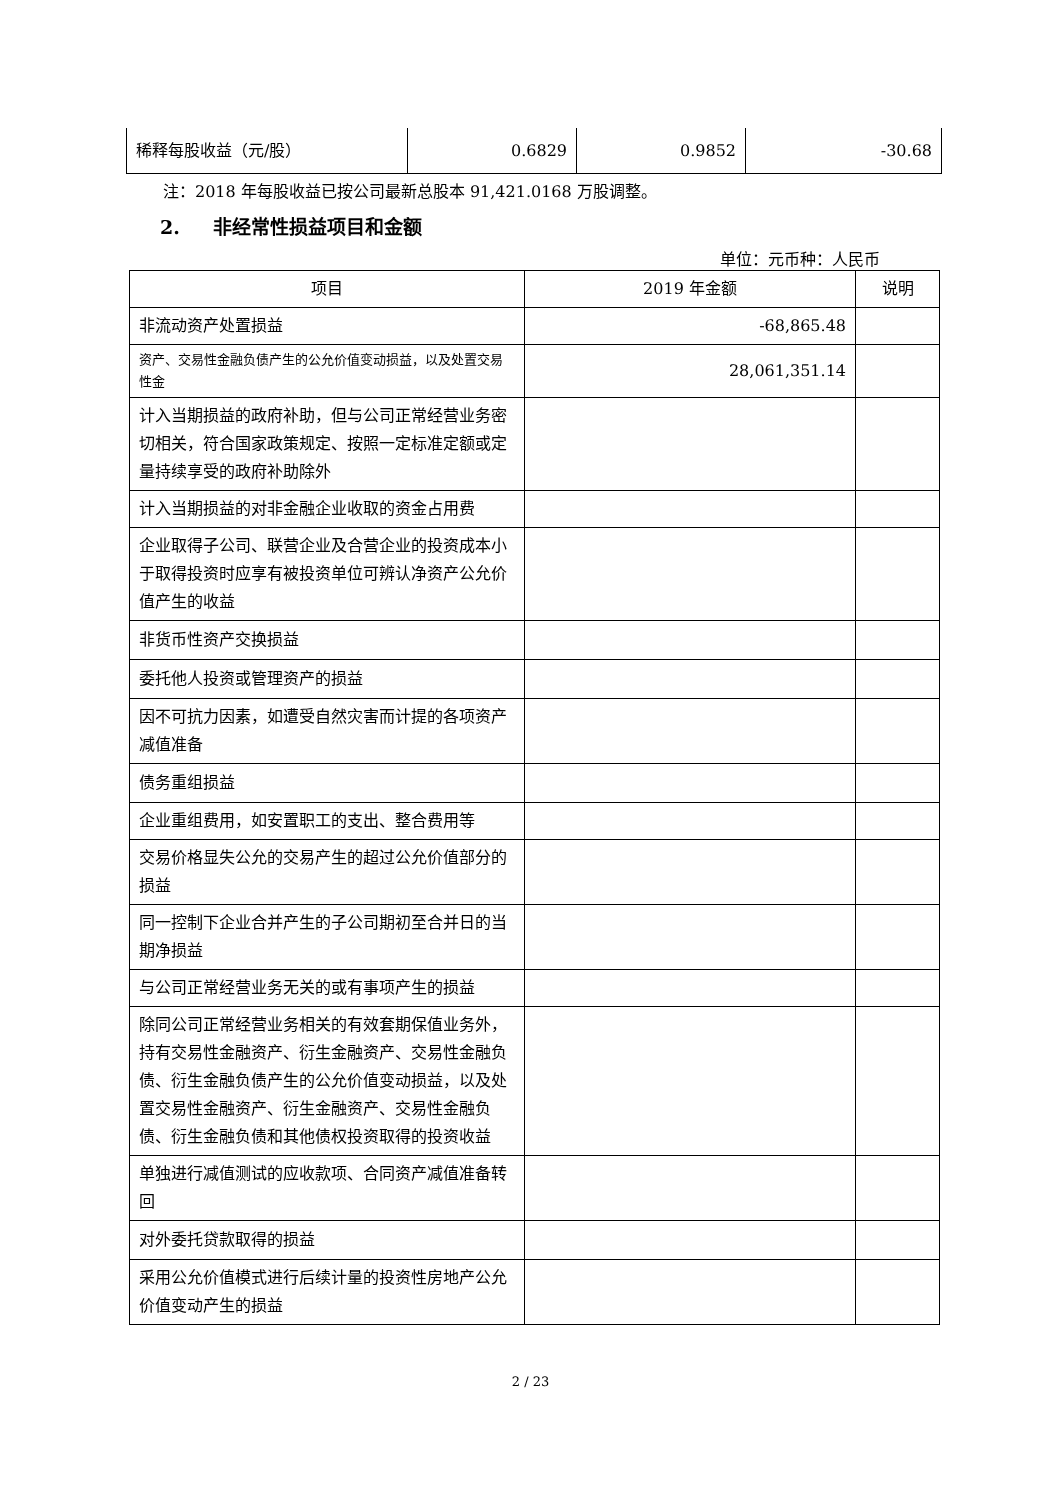| 稀释每股收益（元/股） | 0.6829 | 0.9852 | -30.68 |
注：2018 年每股收益已按公司最新总股本 91,421.0168 万股调整。
2. 非经常性损益项目和金额
单位：元币种：人民币
| 项目 | 2019 年金额 | 说明 |
| --- | --- | --- |
| 非流动资产处置损益 | -68,865.48 | |
| 资产、交易性金融负债产生的公允价值变动损益，以及处置交易性金 | 28,061,351.14 | |
| 计入当期损益的政府补助，但与公司正常经营业务密切相关，符合国家政策规定、按照一定标准定额或定量持续享受的政府补助除外 | | |
| 计入当期损益的对非金融企业收取的资金占用费 | | |
| 企业取得子公司、联营企业及合营企业的投资成本小于取得投资时应享有被投资单位可辨认净资产公允价值产生的收益 | | |
| 非货币性资产交换损益 | | |
| 委托他人投资或管理资产的损益 | | |
| 因不可抗力因素，如遭受自然灾害而计提的各项资产减值准备 | | |
| 债务重组损益 | | |
| 企业重组费用，如安置职工的支出、整合费用等 | | |
| 交易价格显失公允的交易产生的超过公允价值部分的损益 | | |
| 同一控制下企业合并产生的子公司期初至合并日的当期净损益 | | |
| 与公司正常经营业务无关的或有事项产生的损益 | | |
| 除同公司正常经营业务相关的有效套期保值业务外，持有交易性金融资产、衍生金融资产、交易性金融负债、衍生金融负债产生的公允价值变动损益，以及处置交易性金融资产、衍生金融资产、交易性金融负债、衍生金融负债和其他债权投资取得的投资收益 | | |
| 单独进行减值测试的应收款项、合同资产减值准备转回 | | |
| 对外委托贷款取得的损益 | | |
| 采用公允价值模式进行后续计量的投资性房地产公允价值变动产生的损益 | | |
2 / 23